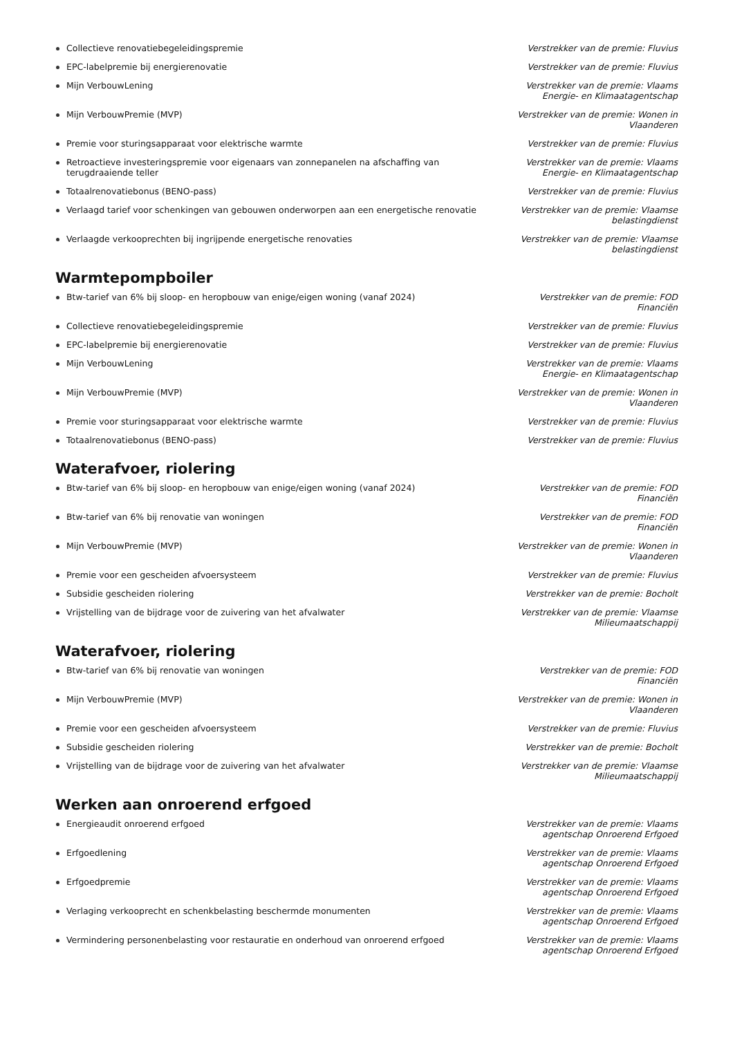Collectieve renovatiebegeleidingspremie Verstrekker van de premie: Fluvius
EPC-labelpremie bij energierenovatie Verstrekker van de premie: Fluvius
Mijn VerbouwLening Verstrekker van de premie: Vlaams Energie- en Klimaatagentschap
Mijn VerbouwPremie (MVP) Verstrekker van de premie: Wonen in Vlaanderen
Premie voor sturingsapparaat voor elektrische warmte Verstrekker van de premie: Fluvius
Retroactieve investeringspremie voor eigenaars van zonnepanelen na afschaffing van terugdraaiende teller
Verstrekker van de premie: Vlaams Energie- en Klimaatagentschap
Totaalrenovatiebonus (BENO-pass) Verstrekker van de premie: Fluvius
Verlaagd tarief voor schenkingen van gebouwen onderworpen aan een energetische renovatie
Verstrekker van de premie: Vlaamse belastingdienst
Verlaagde verkooprechten bij ingrijpende energetische renovaties Verstrekker van de premie: Vlaamse belastingdienst
Warmtepompboiler
Btw-tarief van 6% bij sloop- en heropbouw van enige/eigen woning (vanaf 2024) Verstrekker van de premie: FOD Financiën
Collectieve renovatiebegeleidingspremie Verstrekker van de premie: Fluvius
EPC-labelpremie bij energierenovatie Verstrekker van de premie: Fluvius
Mijn VerbouwLening Verstrekker van de premie: Vlaams Energie- en Klimaatagentschap
Mijn VerbouwPremie (MVP) Verstrekker van de premie: Wonen in Vlaanderen
Premie voor sturingsapparaat voor elektrische warmte Verstrekker van de premie: Fluvius
Totaalrenovatiebonus (BENO-pass) Verstrekker van de premie: Fluvius
Waterafvoer, riolering
Btw-tarief van 6% bij sloop- en heropbouw van enige/eigen woning (vanaf 2024) Verstrekker van de premie: FOD Financiën
Btw-tarief van 6% bij renovatie van woningen Verstrekker van de premie: FOD Financiën
Mijn VerbouwPremie (MVP) Verstrekker van de premie: Wonen in Vlaanderen
Premie voor een gescheiden afvoersysteem Verstrekker van de premie: Fluvius
Subsidie gescheiden riolering Verstrekker van de premie: Bocholt
Vrijstelling van de bijdrage voor de zuivering van het afvalwater Verstrekker van de premie: Vlaamse Milieumaatschappij
Waterafvoer, riolering
Btw-tarief van 6% bij renovatie van woningen Verstrekker van de premie: FOD Financiën
Mijn VerbouwPremie (MVP) Verstrekker van de premie: Wonen in Vlaanderen
Premie voor een gescheiden afvoersysteem Verstrekker van de premie: Fluvius
Subsidie gescheiden riolering Verstrekker van de premie: Bocholt
Vrijstelling van de bijdrage voor de zuivering van het afvalwater Verstrekker van de premie: Vlaamse Milieumaatschappij
Werken aan onroerend erfgoed
Energieaudit onroerend erfgoed Verstrekker van de premie: Vlaams agentschap Onroerend Erfgoed
Erfgoedlening Verstrekker van de premie: Vlaams agentschap Onroerend Erfgoed
Erfgoedpremie Verstrekker van de premie: Vlaams agentschap Onroerend Erfgoed
Verlaging verkooprecht en schenkbelasting beschermde monumenten Verstrekker van de premie: Vlaams agentschap Onroerend Erfgoed
Vermindering personenbelasting voor restauratie en onderhoud van onroerend erfgoed
Verstrekker van de premie: Vlaams agentschap Onroerend Erfgoed